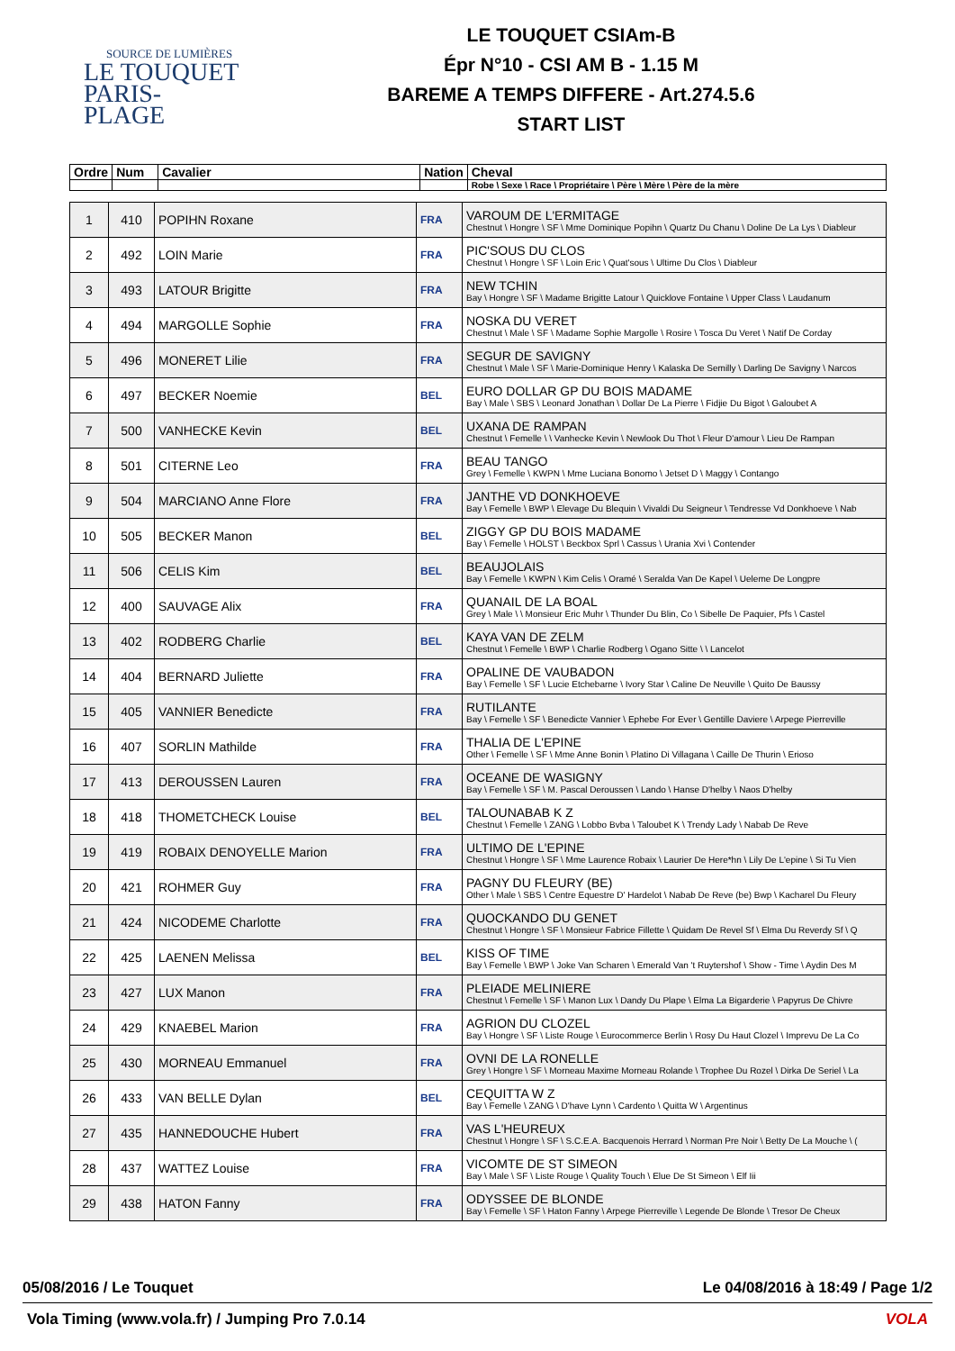SOURCE DE LUMIÈRES
LE TOUQUET
PARIS-PLAGE
LE TOUQUET CSIAm-B
Épr N°10 - CSI AM B - 1.15 M
BAREME A TEMPS DIFFERE - Art.274.5.6
START LIST
| Ordre | Num | Cavalier | Nation | Cheval |
| --- | --- | --- | --- | --- |
| | | | | Robe \ Sexe \ Race \ Propriétaire \ Père \ Mère \ Père de la mère |
| 1 | 410 | POPIHN Roxane | FRA | VAROUM DE L'ERMITAGE Chestnut \ Hongre \ SF \ Mme Dominique Popihn \ Quartz Du Chanu \ Doline De La Lys \ Diableur |
| 2 | 492 | LOIN Marie | FRA | PIC'SOUS DU CLOS Chestnut \ Hongre \ SF \ Loin Eric \ Quat'sous \ Ultime Du Clos \ Diableur |
| 3 | 493 | LATOUR Brigitte | FRA | NEW TCHIN Bay \ Hongre \ SF \ Madame Brigitte Latour \ Quicklove Fontaine \ Upper Class \ Laudanum |
| 4 | 494 | MARGOLLE Sophie | FRA | NOSKA DU VERET Chestnut \ Male \ SF \ Madame Sophie Margolle \ Rosire \ Tosca Du Veret \ Natif De Corday |
| 5 | 496 | MONERET Lilie | FRA | SEGUR DE SAVIGNY Chestnut \ Male \ SF \ Marie-Dominique Henry \ Kalaska De Semilly \ Darling De Savigny \ Narcos |
| 6 | 497 | BECKER Noemie | BEL | EURO DOLLAR GP DU BOIS MADAME Bay \ Male \ SBS \ Leonard Jonathan \ Dollar De La Pierre \ Fidjie Du Bigot \ Galoubet A |
| 7 | 500 | VANHECKE Kevin | BEL | UXANA DE RAMPAN Chestnut \ Femelle \ \ Vanhecke Kevin \ Newlook Du Thot \ Fleur D'amour \ Lieu De Rampan |
| 8 | 501 | CITERNE Leo | FRA | BEAU TANGO Grey \ Femelle \ KWPN \ Mme Luciana Bonomo \ Jetset D \ Maggy \ Contango |
| 9 | 504 | MARCIANO Anne Flore | FRA | JANTHE VD DONKHOEVE Bay \ Femelle \ BWP \ Elevage Du Blequin \ Vivaldi Du Seigneur \ Tendresse Vd Donkhoeve \ Nab |
| 10 | 505 | BECKER Manon | BEL | ZIGGY GP DU BOIS MADAME Bay \ Femelle \ HOLST \ Beckbox Sprl \ Cassus \ Urania Xvi \ Contender |
| 11 | 506 | CELIS Kim | BEL | BEAUJOLAIS Bay \ Femelle \ KWPN \ Kim Celis \ Oramé \ Seralda Van De Kapel \ Ueleme De Longpre |
| 12 | 400 | SAUVAGE Alix | FRA | QUANAIL DE LA BOAL Grey \ Male \ \ Monsieur Eric Muhr \ Thunder Du Blin, Co \ Sibelle De Paquier, Pfs \ Castel |
| 13 | 402 | RODBERG Charlie | BEL | KAYA VAN DE ZELM Chestnut \ Femelle \ BWP \ Charlie Rodberg \ Ogano Sitte \ \ Lancelot |
| 14 | 404 | BERNARD Juliette | FRA | OPALINE DE VAUBADON Bay \ Femelle \ SF \ Lucie Etchebarne \ Ivory Star \ Caline De Neuville \ Quito De Baussy |
| 15 | 405 | VANNIER Benedicte | FRA | RUTILANTE Bay \ Femelle \ SF \ Benedicte Vannier \ Ephebe For Ever \ Gentille Daviere \ Arpege Pierreville |
| 16 | 407 | SORLIN Mathilde | FRA | THALIA DE L'EPINE Other \ Femelle \ SF \ Mme Anne Bonin \ Platino Di Villagana \ Caille De Thurin \ Erioso |
| 17 | 413 | DEROUSSEN Lauren | FRA | OCEANE DE WASIGNY Bay \ Femelle \ SF \ M. Pascal Deroussen \ Lando \ Hanse D'helby \ Naos D'helby |
| 18 | 418 | THOMETCHECK Louise | BEL | TALOUNABAB K Z Chestnut \ Femelle \ ZANG \ Lobbo Bvba \ Taloubet K \ Trendy Lady \ Nabab De Reve |
| 19 | 419 | ROBAIX DENOYELLE Marion | FRA | ULTIMO DE L'EPINE Chestnut \ Hongre \ SF \ Mme Laurence Robaix \ Laurier De Here*hn \ Lily De L'epine \ Si Tu Vien |
| 20 | 421 | ROHMER Guy | FRA | PAGNY DU FLEURY (BE) Other \ Male \ SBS \ Centre Equestre D' Hardelot \ Nabab De Reve (be) Bwp \ Kacharel Du Fleury |
| 21 | 424 | NICODEME Charlotte | FRA | QUOCKANDO DU GENET Chestnut \ Hongre \ SF \ Monsieur Fabrice Fillette \ Quidam De Revel Sf \ Elma Du Reverdy Sf \ Q |
| 22 | 425 | LAENEN Melissa | BEL | KISS OF TIME Bay \ Femelle \ BWP \ Joke Van Scharen \ Emerald Van 't Ruytershof \ Show - Time \ Aydin Des M |
| 23 | 427 | LUX Manon | FRA | PLEIADE MELINIERE Chestnut \ Femelle \ SF \ Manon Lux \ Dandy Du Plape \ Elma La Bigarderie \ Papyrus De Chivre |
| 24 | 429 | KNAEBEL Marion | FRA | AGRION DU CLOZEL Bay \ Hongre \ SF \ Liste Rouge \ Eurocommerce Berlin \ Rosy Du Haut Clozel \ Imprevu De La Co |
| 25 | 430 | MORNEAU Emmanuel | FRA | OVNI DE LA RONELLE Grey \ Hongre \ SF \ Morneau Maxime Morneau Rolande \ Trophee Du Rozel \ Dirka De Seriel \ La |
| 26 | 433 | VAN BELLE Dylan | BEL | CEQUITTA W Z Bay \ Femelle \ ZANG \ D'have Lynn \ Cardento \ Quitta W \ Argentinus |
| 27 | 435 | HANNEDOUCHE Hubert | FRA | VAS L'HEUREUX Chestnut \ Hongre \ SF \ S.C.E.A. Bacquenois Herrard \ Norman Pre Noir \ Betty De La Mouche \ ( |
| 28 | 437 | WATTEZ Louise | FRA | VICOMTE DE ST SIMEON Bay \ Male \ SF \ Liste Rouge \ Quality Touch \ Elue De St Simeon \ Elf Iii |
| 29 | 438 | HATON Fanny | FRA | ODYSSEE DE BLONDE Bay \ Femelle \ SF \ Haton Fanny \ Arpege Pierreville \ Legende De Blonde \ Tresor De Cheux |
05/08/2016 / Le Touquet Le 04/08/2016 à 18:49 / Page 1/2
Vola Timing (www.vola.fr) / Jumping Pro 7.0.14 VOLA